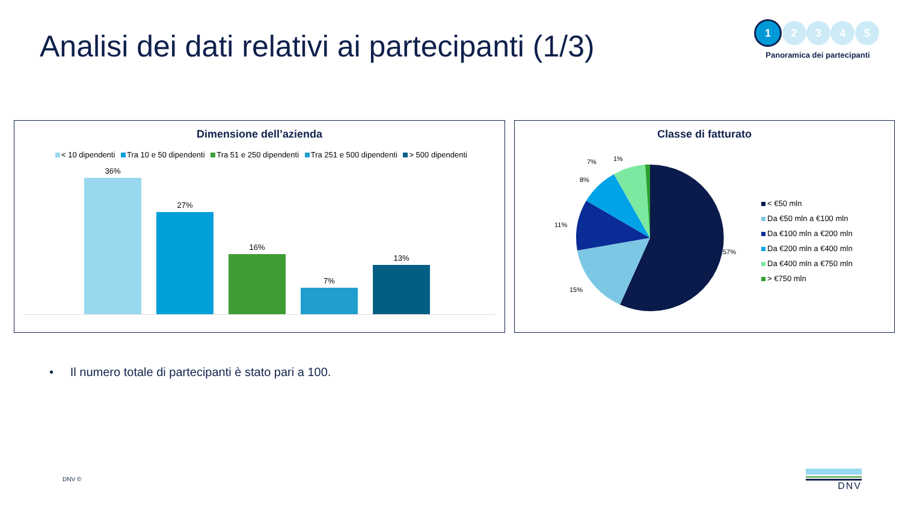Analisi dei dati relativi ai partecipanti (1/3)
1 2 3 4 5
Panoramica dei partecipanti
Dimensione dell’azienda
< 10 dipendenti Tra 10 e 50 dipendenti Tra 51 e 250 dipendenti Tra 251 e 500 dipendenti > 500 dipendenti
36%
27%
16%
7%
13%
Classe di fatturato
1% 7%
8%
11%
15%
57%
< €50 mln
Da €50 mln a €100 mln
Da €100 mln a €200 mln
Da €200 mln a €400 mln
Da €400 mln a €750 mln
> €750 mln
• Il numero totale di partecipanti è stato pari a 100.
DNV © DNV